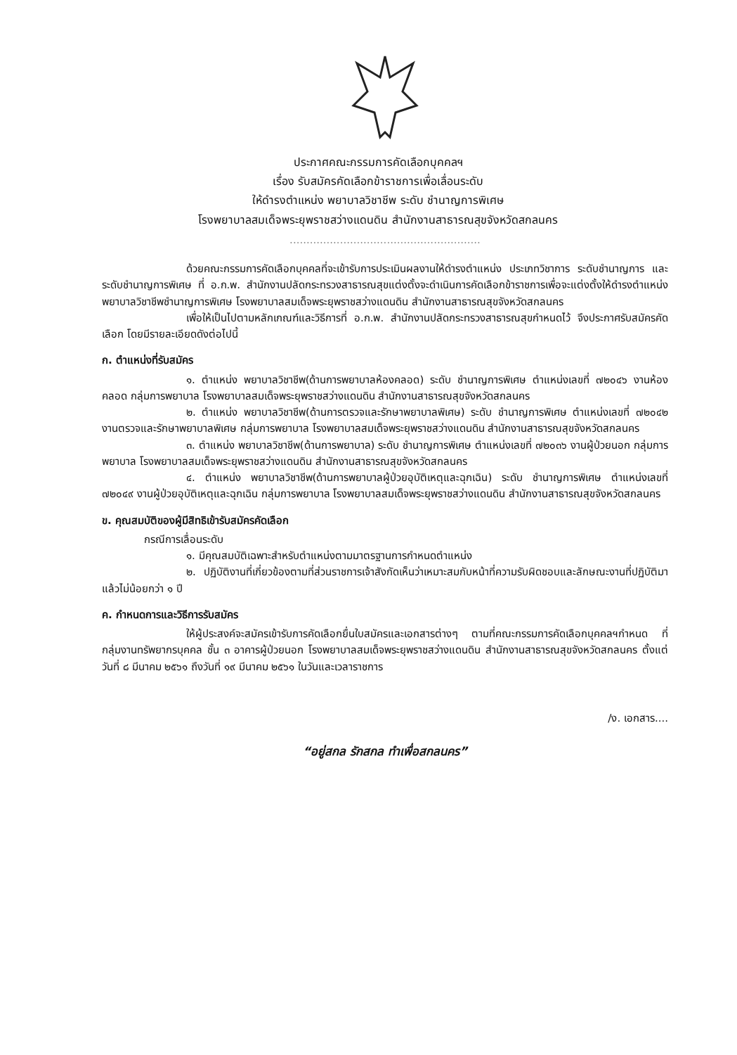ประกาศคณะกรรมการคัดเลือกบุคคลฯ
เรื่อง รับสมัครคัดเลือกข้าราชการเพื่อเลื่อนระดับ
ให้ดำรงตำแหน่ง พยาบาลวิชาชีพ ระดับ ชำนาญการพิเศษ
โรงพยาบาลสมเด็จพระยุพราชสว่างแดนดิน สำนักงานสาธารณสุขจังหวัดสกลนคร
.........................................................
ด้วยคณะกรรมการคัดเลือกบุคคลที่จะเข้ารับการประเมินผลงานให้ดำรงตำแหน่ง ประเภทวิชาการ ระดับชำนาญการ และระดับชำนาญการพิเศษ ที่ อ.ก.พ. สำนักงานปลัดกระทรวงสาธารณสุขแต่งตั้งจะดำเนินการคัดเลือกข้าราชการเพื่อจะแต่งตั้งให้ดำรงตำแหน่ง พยาบาลวิชาชีพชำนาญการพิเศษ โรงพยาบาลสมเด็จพระยุพราชสว่างแดนดิน สำนักงานสาธารณสุขจังหวัดสกลนคร
เพื่อให้เป็นไปตามหลักเกณฑ์และวิธีการที่ อ.ก.พ. สำนักงานปลัดกระทรวงสาธารณสุขกำหนดไว้ จึงประกาศรับสมัครคัดเลือก โดยมีรายละเอียดดังต่อไปนี้
ก. ตำแหน่งที่รับสมัคร
๑. ตำแหน่ง พยาบาลวิชาชีพ(ด้านการพยาบาลห้องคลอด) ระดับ ชำนาญการพิเศษ ตำแหน่งเลขที่ ๗๒๐๔๖ งานห้องคลอด กลุ่มการพยาบาล โรงพยาบาลสมเด็จพระยุพราชสว่างแดนดิน สำนักงานสาธารณสุขจังหวัดสกลนคร
๒. ตำแหน่ง พยาบาลวิชาชีพ(ด้านการตรวจและรักษาพยาบาลพิเศษ) ระดับ ชำนาญการพิเศษ ตำแหน่งเลขที่ ๗๒๐๔๒ งานตรวจและรักษาพยาบาลพิเศษ กลุ่มการพยาบาล โรงพยาบาลสมเด็จพระยุพราชสว่างแดนดิน สำนักงานสาธารณสุขจังหวัดสกลนคร
๓. ตำแหน่ง พยาบาลวิชาชีพ(ด้านการพยาบาล) ระดับ ชำนาญการพิเศษ ตำแหน่งเลขที่ ๗๒๐๓๖ งานผู้ป่วยนอก กลุ่มการพยาบาล โรงพยาบาลสมเด็จพระยุพราชสว่างแดนดิน สำนักงานสาธารณสุขจังหวัดสกลนคร
๔. ตำแหน่ง พยาบาลวิชาชีพ(ด้านการพยาบาลผู้ป่วยอุบัติเหตุและฉุกเฉิน) ระดับ ชำนาญการพิเศษ ตำแหน่งเลขที่ ๗๒๐๔๙ งานผู้ป่วยอุบัติเหตุและฉุกเฉิน กลุ่มการพยาบาล โรงพยาบาลสมเด็จพระยุพราชสว่างแดนดิน สำนักงานสาธารณสุขจังหวัดสกลนคร
ข. คุณสมบัติของผู้มีสิทธิเข้ารับสมัครคัดเลือก
กรณีการเลื่อนระดับ
๑. มีคุณสมบัติเฉพาะสำหรับตำแหน่งตามมาตรฐานการกำหนดตำแหน่ง
๒. ปฏิบัติงานที่เกี่ยวข้องตามที่ส่วนราชการเจ้าสังกัดเห็นว่าเหมาะสมกับหน้าที่ความรับผิดชอบและลักษณะงานที่ปฏิบัติมาแล้วไม่น้อยกว่า ๑ ปี
ค. กำหนดการและวิธีการรับสมัคร
ให้ผู้ประสงค์จะสมัครเข้ารับการคัดเลือกยื่นใบสมัครและเอกสารต่างๆ ตามที่คณะกรรมการคัดเลือกบุคคลฯกำหนด ที่ กลุ่มงานทรัพยากรบุคคล ชั้น ๓ อาคารผู้ป่วยนอก โรงพยาบาลสมเด็จพระยุพราชสว่างแดนดิน สำนักงานสาธารณสุขจังหวัดสกลนคร ตั้งแต่วันที่ ๘ มีนาคม ๒๕๖๑ ถึงวันที่ ๑๙ มีนาคม ๒๕๖๑ ในวันและเวลาราชการ
/ง. เอกสาร....
“อยู่สกล รักสกล ทำเพื่อสกลนคร”